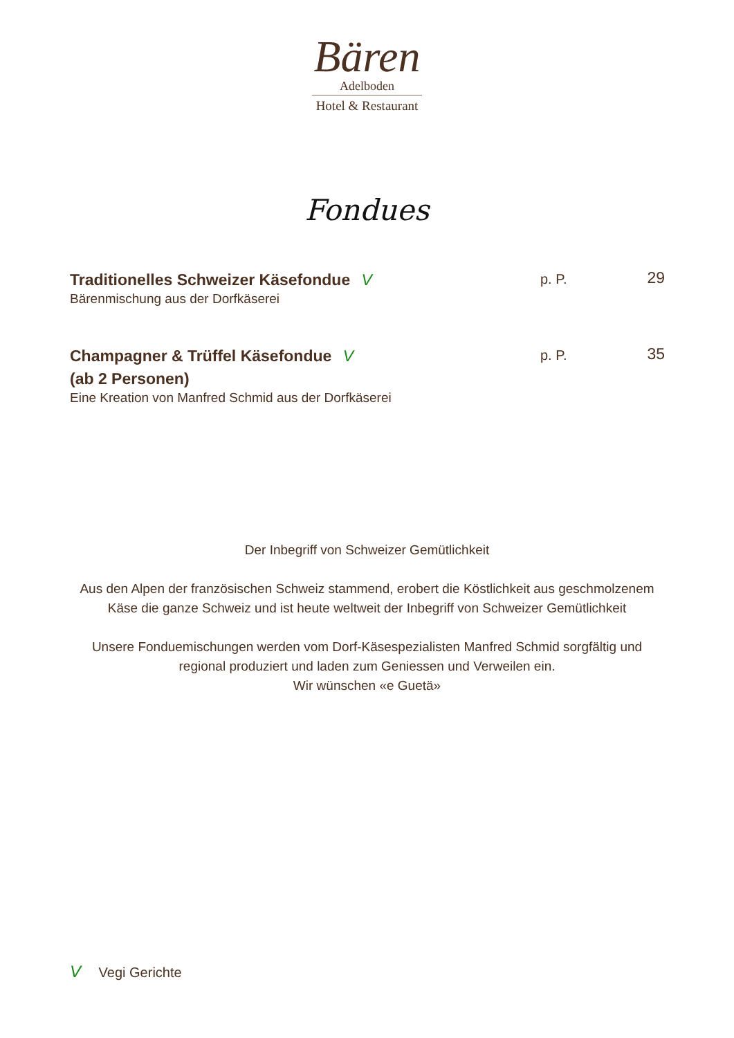Bären
Adelboden
Hotel & Restaurant
Fondues
Traditionelles Schweizer Käsefondue V
Bärenmischung aus der Dorfkäserei
p. P.
29
Champagner & Trüffel Käsefondue V
(ab 2 Personen)
Eine Kreation von Manfred Schmid aus der Dorfkäserei
p. P.
35
Der Inbegriff von Schweizer Gemütlichkeit
Aus den Alpen der französischen Schweiz stammend, erobert die Köstlichkeit aus geschmolzenem Käse die ganze Schweiz und ist heute weltweit der Inbegriff von Schweizer Gemütlichkeit
Unsere Fonduemischungen werden vom Dorf-Käsespezialisten Manfred Schmid sorgfältig und regional produziert und laden zum Geniessen und Verweilen ein.
Wir wünschen «e Guetä»
V Vegi Gerichte